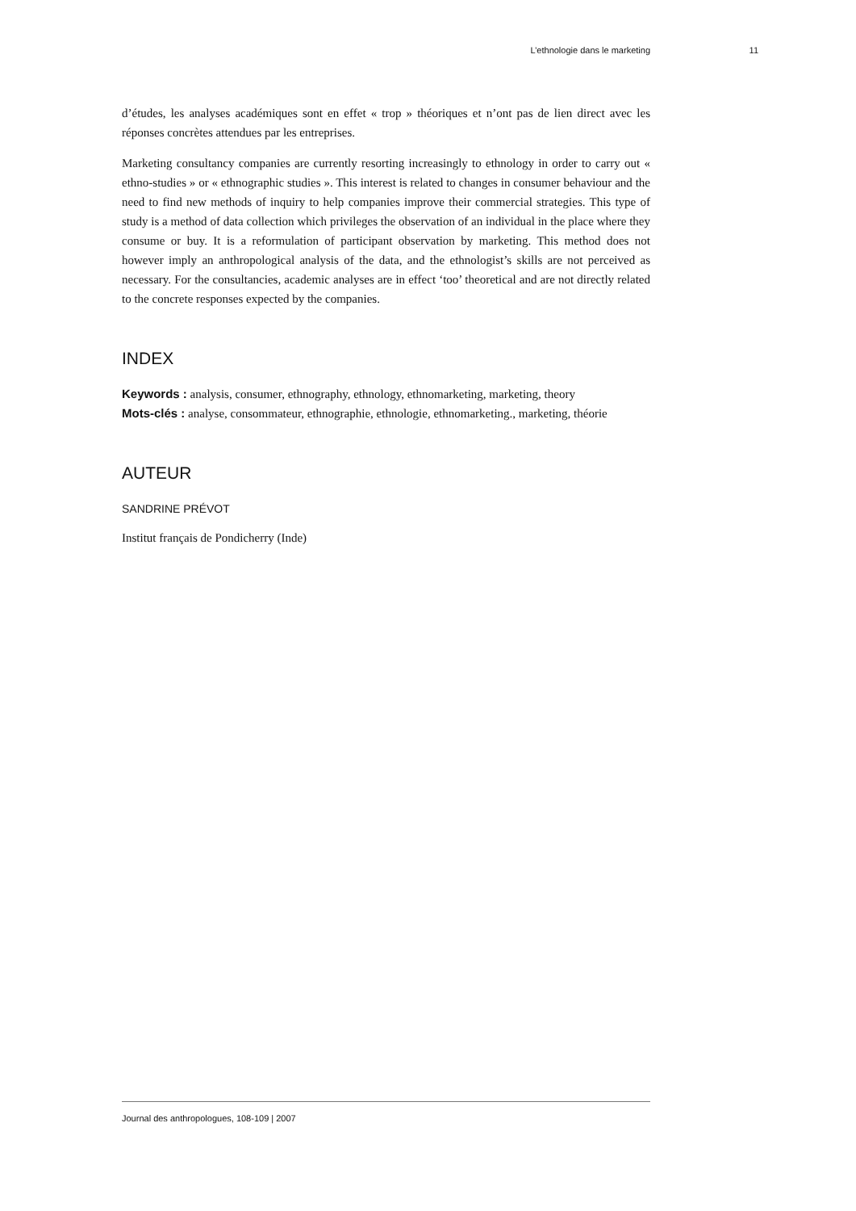L’ethnologie dans le marketing 11
d’études, les analyses académiques sont en effet « trop » théoriques et n’ont pas de lien direct avec les réponses concrètes attendues par les entreprises.
Marketing consultancy companies are currently resorting increasingly to ethnology in order to carry out « ethno-studies » or « ethnographic studies ». This interest is related to changes in consumer behaviour and the need to find new methods of inquiry to help companies improve their commercial strategies. This type of study is a method of data collection which privileges the observation of an individual in the place where they consume or buy. It is a reformulation of participant observation by marketing. This method does not however imply an anthropological analysis of the data, and the ethnologist’s skills are not perceived as necessary. For the consultancies, academic analyses are in effect ‘too’ theoretical and are not directly related to the concrete responses expected by the companies.
INDEX
Keywords : analysis, consumer, ethnography, ethnology, ethnomarketing, marketing, theory
Mots-clés : analyse, consommateur, ethnographie, ethnologie, ethnomarketing., marketing, théorie
AUTEUR
SANDRINE PRÉVOT
Institut français de Pondicherry (Inde)
Journal des anthropologues, 108-109 | 2007